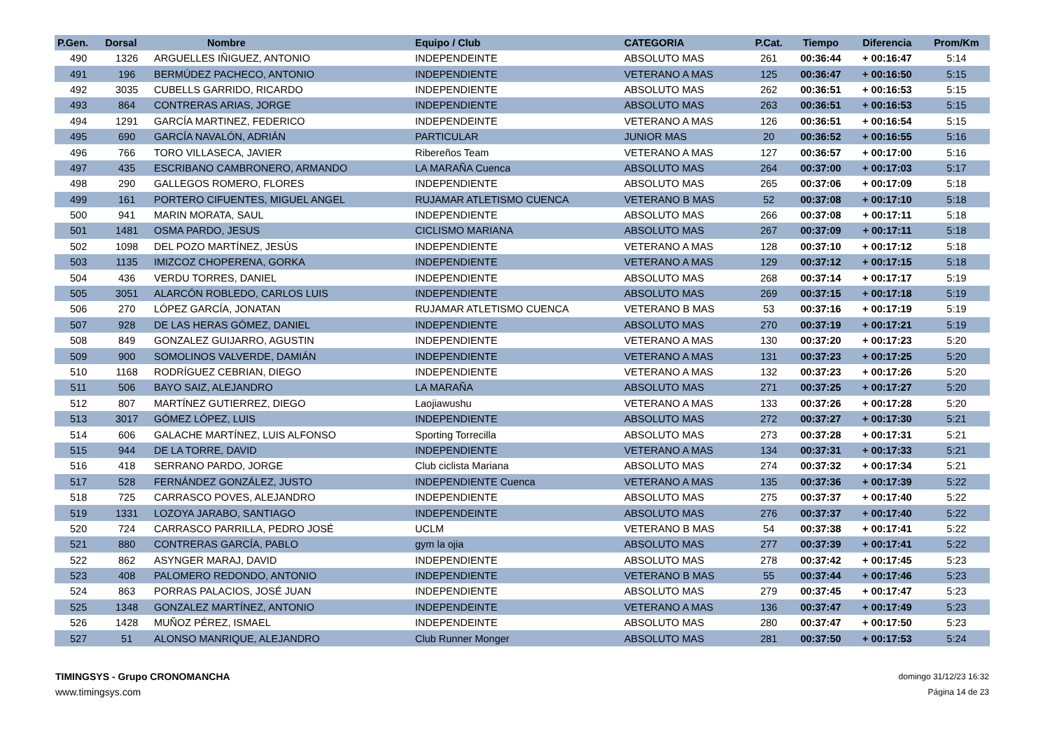| P.Gen. | Dorsal | Nombre | Equipo / Club | CATEGORIA | P.Cat. | Tiempo | Diferencia | Prom/Km |
| --- | --- | --- | --- | --- | --- | --- | --- | --- |
| 490 | 1326 | ARGUELLES IÑIGUEZ, ANTONIO | INDEPENDEINTE | ABSOLUTO MAS | 261 | 00:36:44 | + 00:16:47 | 5:14 |
| 491 | 196 | BERMÚDEZ PACHECO, ANTONIO | INDEPENDIENTE | VETERANO A MAS | 125 | 00:36:47 | + 00:16:50 | 5:15 |
| 492 | 3035 | CUBELLS GARRIDO, RICARDO | INDEPENDIENTE | ABSOLUTO MAS | 262 | 00:36:51 | + 00:16:53 | 5:15 |
| 493 | 864 | CONTRERAS ARIAS, JORGE | INDEPENDIENTE | ABSOLUTO MAS | 263 | 00:36:51 | + 00:16:53 | 5:15 |
| 494 | 1291 | GARCÍA MARTINEZ, FEDERICO | INDEPENDEINTE | VETERANO A MAS | 126 | 00:36:51 | + 00:16:54 | 5:15 |
| 495 | 690 | GARCÍA NAVALÓN, ADRIÁN | PARTICULAR | JUNIOR MAS | 20 | 00:36:52 | + 00:16:55 | 5:16 |
| 496 | 766 | TORO VILLASECA, JAVIER | Ribereños Team | VETERANO A MAS | 127 | 00:36:57 | + 00:17:00 | 5:16 |
| 497 | 435 | ESCRIBANO CAMBRONERO, ARMANDO | LA MARAÑA Cuenca | ABSOLUTO MAS | 264 | 00:37:00 | + 00:17:03 | 5:17 |
| 498 | 290 | GALLEGOS ROMERO, FLORES | INDEPENDIENTE | ABSOLUTO MAS | 265 | 00:37:06 | + 00:17:09 | 5:18 |
| 499 | 161 | PORTERO CIFUENTES, MIGUEL ANGEL | RUJAMAR ATLETISMO CUENCA | VETERANO B MAS | 52 | 00:37:08 | + 00:17:10 | 5:18 |
| 500 | 941 | MARIN MORATA, SAUL | INDEPENDIENTE | ABSOLUTO MAS | 266 | 00:37:08 | + 00:17:11 | 5:18 |
| 501 | 1481 | OSMA PARDO, JESUS | CICLISMO MARIANA | ABSOLUTO MAS | 267 | 00:37:09 | + 00:17:11 | 5:18 |
| 502 | 1098 | DEL POZO MARTÍNEZ, JESÚS | INDEPENDIENTE | VETERANO A MAS | 128 | 00:37:10 | + 00:17:12 | 5:18 |
| 503 | 1135 | IMIZCOZ CHOPERENA, GORKA | INDEPENDIENTE | VETERANO A MAS | 129 | 00:37:12 | + 00:17:15 | 5:18 |
| 504 | 436 | VERDU TORRES, DANIEL | INDEPENDIENTE | ABSOLUTO MAS | 268 | 00:37:14 | + 00:17:17 | 5:19 |
| 505 | 3051 | ALARCÓN ROBLEDO, CARLOS LUIS | INDEPENDIENTE | ABSOLUTO MAS | 269 | 00:37:15 | + 00:17:18 | 5:19 |
| 506 | 270 | LÓPEZ GARCÍA, JONATAN | RUJAMAR ATLETISMO CUENCA | VETERANO B MAS | 53 | 00:37:16 | + 00:17:19 | 5:19 |
| 507 | 928 | DE LAS HERAS GÓMEZ, DANIEL | INDEPENDIENTE | ABSOLUTO MAS | 270 | 00:37:19 | + 00:17:21 | 5:19 |
| 508 | 849 | GONZALEZ GUIJARRO, AGUSTIN | INDEPENDIENTE | VETERANO A MAS | 130 | 00:37:20 | + 00:17:23 | 5:20 |
| 509 | 900 | SOMOLINOS VALVERDE, DAMIÁN | INDEPENDIENTE | VETERANO A MAS | 131 | 00:37:23 | + 00:17:25 | 5:20 |
| 510 | 1168 | RODRÍGUEZ CEBRIAN, DIEGO | INDEPENDIENTE | VETERANO A MAS | 132 | 00:37:23 | + 00:17:26 | 5:20 |
| 511 | 506 | BAYO SAIZ, ALEJANDRO | LA MARAÑA | ABSOLUTO MAS | 271 | 00:37:25 | + 00:17:27 | 5:20 |
| 512 | 807 | MARTÍNEZ GUTIERREZ, DIEGO | Laojiawushu | VETERANO A MAS | 133 | 00:37:26 | + 00:17:28 | 5:20 |
| 513 | 3017 | GÓMEZ LÓPEZ, LUIS | INDEPENDIENTE | ABSOLUTO MAS | 272 | 00:37:27 | + 00:17:30 | 5:21 |
| 514 | 606 | GALACHE MARTÍNEZ, LUIS ALFONSO | Sporting Torrecilla | ABSOLUTO MAS | 273 | 00:37:28 | + 00:17:31 | 5:21 |
| 515 | 944 | DE LA TORRE, DAVID | INDEPENDIENTE | VETERANO A MAS | 134 | 00:37:31 | + 00:17:33 | 5:21 |
| 516 | 418 | SERRANO PARDO, JORGE | Club ciclista Mariana | ABSOLUTO MAS | 274 | 00:37:32 | + 00:17:34 | 5:21 |
| 517 | 528 | FERNÁNDEZ GONZÁLEZ, JUSTO | INDEPENDIENTE Cuenca | VETERANO A MAS | 135 | 00:37:36 | + 00:17:39 | 5:22 |
| 518 | 725 | CARRASCO POVES, ALEJANDRO | INDEPENDIENTE | ABSOLUTO MAS | 275 | 00:37:37 | + 00:17:40 | 5:22 |
| 519 | 1331 | LOZOYA JARABO, SANTIAGO | INDEPENDEINTE | ABSOLUTO MAS | 276 | 00:37:37 | + 00:17:40 | 5:22 |
| 520 | 724 | CARRASCO PARRILLA, PEDRO JOSÉ | UCLM | VETERANO B MAS | 54 | 00:37:38 | + 00:17:41 | 5:22 |
| 521 | 880 | CONTRERAS GARCÍA, PABLO | gym la ojia | ABSOLUTO MAS | 277 | 00:37:39 | + 00:17:41 | 5:22 |
| 522 | 862 | ASYNGER MARAJ, DAVID | INDEPENDIENTE | ABSOLUTO MAS | 278 | 00:37:42 | + 00:17:45 | 5:23 |
| 523 | 408 | PALOMERO REDONDO, ANTONIO | INDEPENDIENTE | VETERANO B MAS | 55 | 00:37:44 | + 00:17:46 | 5:23 |
| 524 | 863 | PORRAS PALACIOS, JOSÉ JUAN | INDEPENDIENTE | ABSOLUTO MAS | 279 | 00:37:45 | + 00:17:47 | 5:23 |
| 525 | 1348 | GONZALEZ MARTÍNEZ, ANTONIO | INDEPENDEINTE | VETERANO A MAS | 136 | 00:37:47 | + 00:17:49 | 5:23 |
| 526 | 1428 | MUÑOZ PÉREZ, ISMAEL | INDEPENDEINTE | ABSOLUTO MAS | 280 | 00:37:47 | + 00:17:50 | 5:23 |
| 527 | 51 | ALONSO MANRIQUE, ALEJANDRO | Club Runner Monger | ABSOLUTO MAS | 281 | 00:37:50 | + 00:17:53 | 5:24 |
TIMINGSYS - Grupo CRONOMANCHA
www.timingsys.com
domingo 31/12/23 16:32
Página 14 de 23